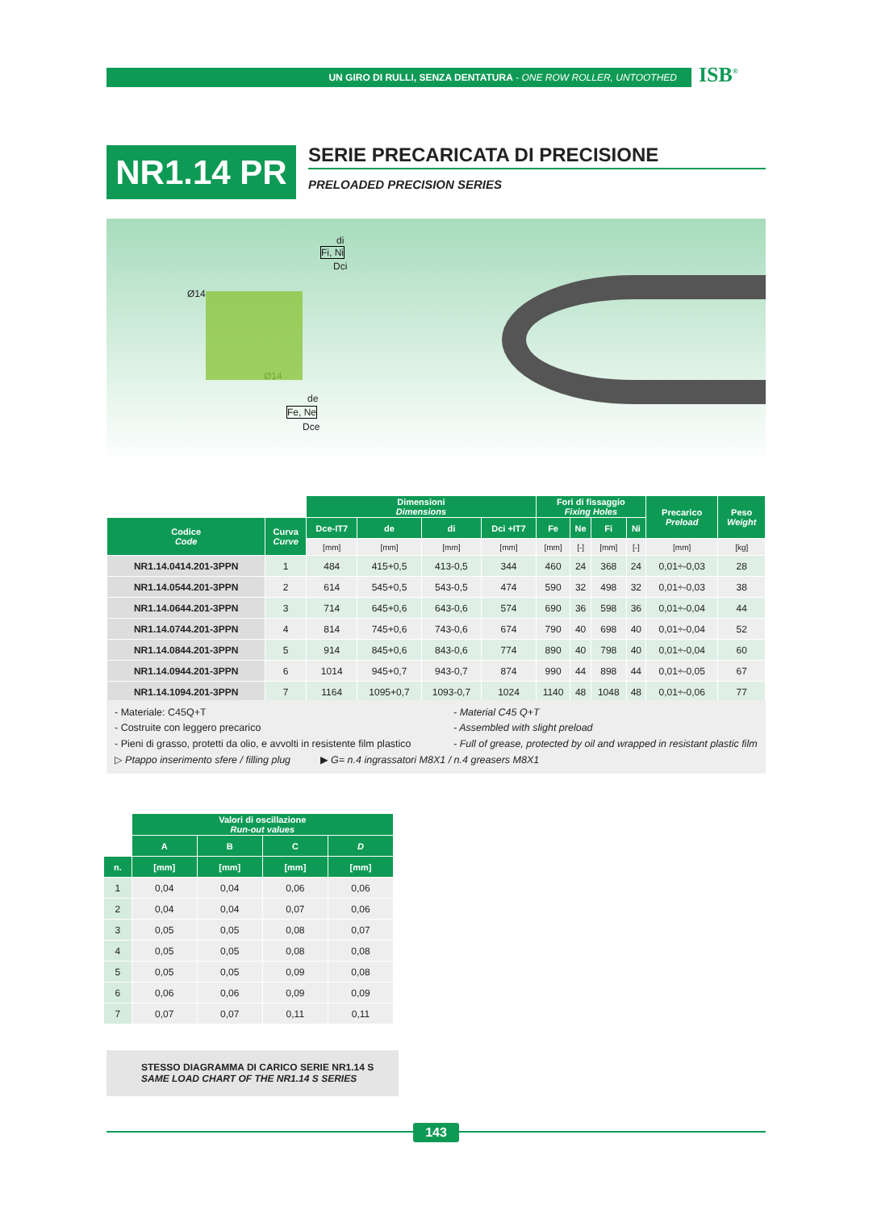UN GIRO DI RULLI, SENZA DENTATURA - ONE ROW ROLLER, UNTOOTHED ISB<sup>®</sup>
NR1.14 PR SERIE PRECARICATA DI PRECISIONE
PRELOADED PRECISION SERIES
di
Fi, Ni
Dci
Ø14
Ø14
de
Fe, Ne
Dce
| | | Dimensioni Dimensions | | | | Fori di fissaggio Fixing Holes | | | | Precarico Preload | Peso Weight |
| --- | --- | --- | --- | --- | --- | --- | --- | --- | --- | --- | --- |
| Codice Code | Curva Curve | Dce-IT7 | de | di | Dci +IT7 | Fe | Ne | Fi | Ni | | |
| | | [mm] | [mm] | [mm] | [mm] | [mm] | [-] | [mm] | [-] | [mm] | [kg] |
| NR1.14.0414.201-3PPN | 1 | 484 | 415+0,5 | 413-0,5 | 344 | 460 | 24 | 368 | 24 | 0,01÷-0,03 | 28 |
| NR1.14.0544.201-3PPN | 2 | 614 | 545+0,5 | 543-0,5 | 474 | 590 | 32 | 498 | 32 | 0,01÷-0,03 | 38 |
| NR1.14.0644.201-3PPN | 3 | 714 | 645+0,6 | 643-0,6 | 574 | 690 | 36 | 598 | 36 | 0,01÷-0,04 | 44 |
| NR1.14.0744.201-3PPN | 4 | 814 | 745+0,6 | 743-0,6 | 674 | 790 | 40 | 698 | 40 | 0,01÷-0,04 | 52 |
| NR1.14.0844.201-3PPN | 5 | 914 | 845+0,6 | 843-0,6 | 774 | 890 | 40 | 798 | 40 | 0,01÷-0,04 | 60 |
| NR1.14.0944.201-3PPN | 6 | 1014 | 945+0,7 | 943-0,7 | 874 | 990 | 44 | 898 | 44 | 0,01÷-0,05 | 67 |
| NR1.14.1094.201-3PPN | 7 | 1164 | 1095+0,7 | 1093-0,7 | 1024 | 1140 | 48 | 1048 | 48 | 0,01÷-0,06 | 77 |
- Materiale: C45Q+T
- Material C45 Q+T
- Costruite con leggero precarico
- Assembled with slight preload
- Pieni di grasso, protetti da olio, e avvolti in resistente film plastico
- Full of grease, protected by oil and wrapped in resistant plastic film
▷ Ptappo inserimento sfere / filling plug
▶ G= n.4 ingrassatori M8X1 / n.4 greasers M8X1
| | Valori di oscillazione Run-out values | | | |
| --- | --- | --- | --- | --- |
| | A | B | C | D |
| n. | [mm] | [mm] | [mm] | [mm] |
| 1 | 0,04 | 0,04 | 0,06 | 0,06 |
| 2 | 0,04 | 0,04 | 0,07 | 0,06 |
| 3 | 0,05 | 0,05 | 0,08 | 0,07 |
| 4 | 0,05 | 0,05 | 0,08 | 0,08 |
| 5 | 0,05 | 0,05 | 0,09 | 0,08 |
| 6 | 0,06 | 0,06 | 0,09 | 0,09 |
| 7 | 0,07 | 0,07 | 0,11 | 0,11 |
STESSO DIAGRAMMA DI CARICO SERIE NR1.14 S
SAME LOAD CHART OF THE NR1.14 S SERIES
143